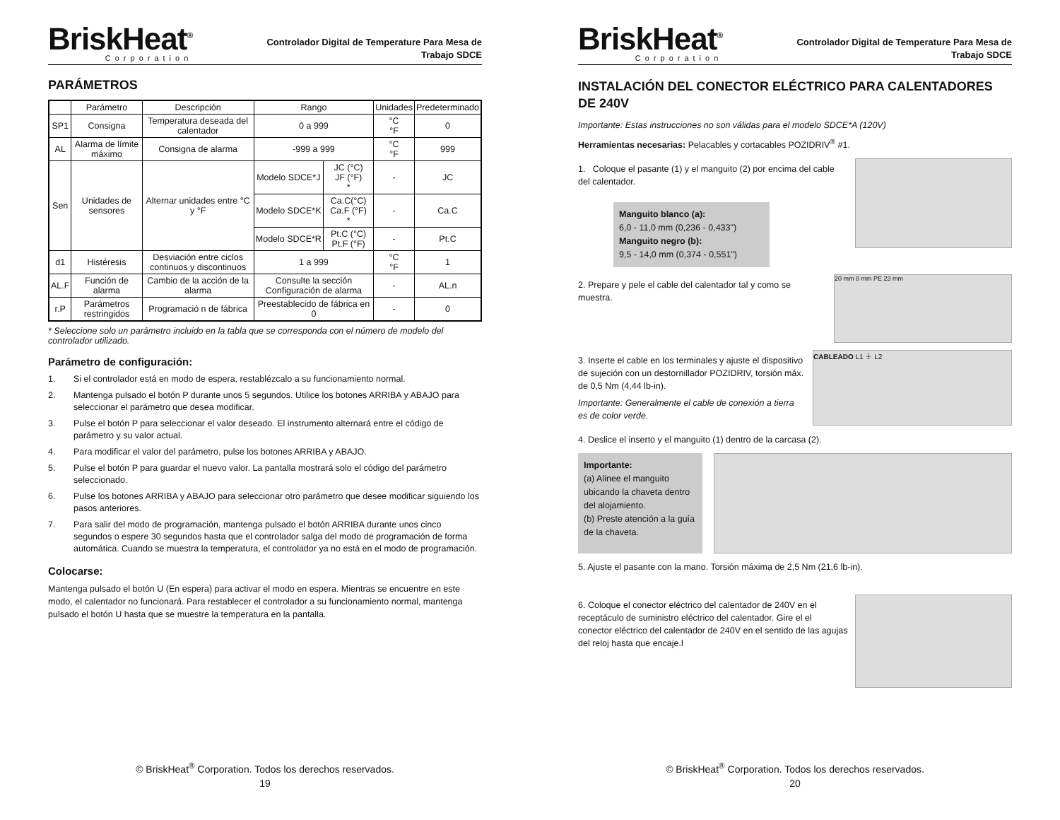BriskHeat<sup>®</sup>
Corporation
Controlador Digital de Temperature Para Mesa de
Trabajo SDCE
PARÁMETROS
| | Parámetro | Descripción | Rango | | Unidades | Predeterminado |
| --- | --- | --- | --- | --- | --- | --- |
| SP1 | Consigna | Temperatura deseada del calentador | 0 a 999 | | °C °F | 0 |
| AL | Alarma de límite máximo | Consigna de alarma | -999 a 999 | | °C °F | 999 |
| Sen | Unidades de sensores | Alternar unidades entre °C y °F | Modelo SDCE*J | JC (°C) JF (°F) * | - | JC |
| | | | Modelo SDCE*K | Ca.C(°C) Ca.F (°F) * | - | Ca.C |
| | | | Modelo SDCE*R | Pt.C (°C) Pt.F (°F) | - | Pt.C |
| d1 | Histéresis | Desviación entre ciclos continuos y discontinuos | 1 a 999 | | °C °F | 1 |
| AL.F | Función de alarma | Cambio de la acción de la alarma | Consulte la sección Configuración de alarma | | - | AL.n |
| r.P | Parámetros restringidos | Programació n de fábrica | Preestablecido de fábrica en 0 | | - | 0 |
* Seleccione solo un parámetro incluido en la tabla que se corresponda con el número de modelo del controlador utilizado.
Parámetro de configuración:
1. Si el controlador está en modo de espera, restablézcalo a su funcionamiento normal.
2. Mantenga pulsado el botón P durante unos 5 segundos. Utilice los botones ARRIBA y ABAJO para seleccionar el parámetro que desea modificar.
3. Pulse el botón P para seleccionar el valor deseado. El instrumento alternará entre el código de parámetro y su valor actual.
4. Para modificar el valor del parámetro, pulse los botones ARRIBA y ABAJO.
5. Pulse el botón P para guardar el nuevo valor. La pantalla mostrará solo el código del parámetro seleccionado.
6. Pulse los botones ARRIBA y ABAJO para seleccionar otro parámetro que desee modificar siguiendo los pasos anteriores.
7. Para salir del modo de programación, mantenga pulsado el botón ARRIBA durante unos cinco segundos o espere 30 segundos hasta que el controlador salga del modo de programación de forma automática. Cuando se muestra la temperatura, el controlador ya no está en el modo de programación.
Colocarse:
Mantenga pulsado el botón U (En espera) para activar el modo en espera. Mientras se encuentre en este modo, el calentador no funcionará. Para restablecer el controlador a su funcionamiento normal, mantenga pulsado el botón U hasta que se muestre la temperatura en la pantalla.
© BriskHeat<sup>®</sup> Corporation. Todos los derechos reservados.
19
BriskHeat<sup>®</sup>
Corporation
Controlador Digital de Temperature Para Mesa de
Trabajo SDCE
INSTALACIÓN DEL CONECTOR ELÉCTRICO PARA CALENTADORES DE 240V
Importante: Estas instrucciones no son válidas para el modelo SDCE*A (120V)
Herramientas necesarias: Pelacables y cortacables POZIDRIV<sup>®</sup> #1.
1. Coloque el pasante (1) y el manguito (2) por encima del cable del calentador.
Manguito blanco (a):
6,0 - 11,0 mm (0,236 - 0,433")
Manguito negro (b):
9,5 - 14,0 mm (0,374 - 0,551")
2. Prepare y pele el cable del calentador tal y como se muestra.
20 mm 8 mm PE 23 mm
3. Inserte el cable en los terminales y ajuste el dispositivo de sujeción con un destornillador POZIDRIV, torsión máx. de 0,5 Nm (4,44 lb-in).
Importante: Generalmente el cable de conexión a tierra es de color verde.
CABLEADO L1 ⏚ L2
4. Deslice el inserto y el manguito (1) dentro de la carcasa (2).
Importante:
(a) Alinee el manguito ubicando la chaveta dentro del alojamiento.
(b) Preste atención a la guía de la chaveta.
5. Ajuste el pasante con la mano. Torsión máxima de 2,5 Nm (21,6 lb-in).
6. Coloque el conector eléctrico del calentador de 240V en el receptáculo de suministro eléctrico del calentador. Gire el el conector eléctrico del calentador de 240V en el sentido de las agujas del reloj hasta que encaje.l
© BriskHeat<sup>®</sup> Corporation. Todos los derechos reservados.
20